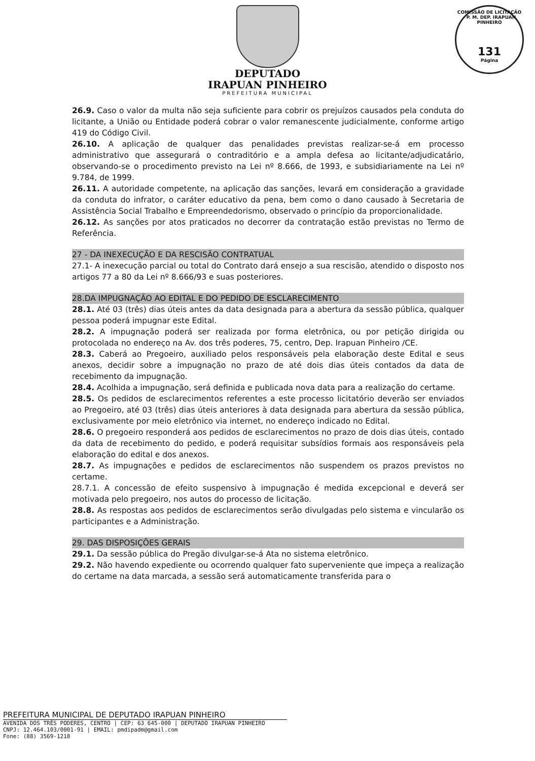COMISSÃO DE LICITAÇÃO - P. M. DEP. IRAPUAN PINHEIRO
131
Página
DEPUTADO
IRAPUAN PINHEIRO
PREFEITURA MUNICIPAL
26.9. Caso o valor da multa não seja suficiente para cobrir os prejuízos causados pela conduta do licitante, a União ou Entidade poderá cobrar o valor remanescente judicialmente, conforme artigo 419 do Código Civil.
26.10. A aplicação de qualquer das penalidades previstas realizar-se-á em processo administrativo que assegurará o contraditório e a ampla defesa ao licitante/adjudicatário, observando-se o procedimento previsto na Lei nº 8.666, de 1993, e subsidiariamente na Lei nº 9.784, de 1999.
26.11. A autoridade competente, na aplicação das sanções, levará em consideração a gravidade da conduta do infrator, o caráter educativo da pena, bem como o dano causado à Secretaria de Assistência Social Trabalho e Empreendedorismo, observado o princípio da proporcionalidade.
26.12. As sanções por atos praticados no decorrer da contratação estão previstas no Termo de Referência.
27 - DA INEXECUÇÃO E DA RESCISÃO CONTRATUAL
27.1- A inexecução parcial ou total do Contrato dará ensejo a sua rescisão, atendido o disposto nos artigos 77 a 80 da Lei nº 8.666/93 e suas posteriores.
28.DA IMPUGNAÇÃO AO EDITAL E DO PEDIDO DE ESCLARECIMENTO
28.1. Até 03 (três) dias úteis antes da data designada para a abertura da sessão pública, qualquer pessoa poderá impugnar este Edital.
28.2. A impugnação poderá ser realizada por forma eletrônica, ou por petição dirigida ou protocolada no endereço na Av. dos três poderes, 75, centro, Dep. Irapuan Pinheiro /CE.
28.3. Caberá ao Pregoeiro, auxiliado pelos responsáveis pela elaboração deste Edital e seus anexos, decidir sobre a impugnação no prazo de até dois dias úteis contados da data de recebimento da impugnação.
28.4. Acolhida a impugnação, será definida e publicada nova data para a realização do certame.
28.5. Os pedidos de esclarecimentos referentes a este processo licitatório deverão ser enviados ao Pregoeiro, até 03 (três) dias úteis anteriores à data designada para abertura da sessão pública, exclusivamente por meio eletrônico via internet, no endereço indicado no Edital.
28.6. O pregoeiro responderá aos pedidos de esclarecimentos no prazo de dois dias úteis, contado da data de recebimento do pedido, e poderá requisitar subsídios formais aos responsáveis pela elaboração do edital e dos anexos.
28.7. As impugnações e pedidos de esclarecimentos não suspendem os prazos previstos no certame.
28.7.1. A concessão de efeito suspensivo à impugnação é medida excepcional e deverá ser motivada pelo pregoeiro, nos autos do processo de licitação.
28.8. As respostas aos pedidos de esclarecimentos serão divulgadas pelo sistema e vincularão os participantes e a Administração.
29. DAS DISPOSIÇÕES GERAIS
29.1. Da sessão pública do Pregão divulgar-se-á Ata no sistema eletrônico.
29.2. Não havendo expediente ou ocorrendo qualquer fato superveniente que impeça a realização do certame na data marcada, a sessão será automaticamente transferida para o
PREFEITURA MUNICIPAL DE DEPUTADO IRAPUAN PINHEIRO
AVENIDA DOS TRÊS PODERES, CENTRO | CEP: 63 645-000 | DEPUTADO IRAPUAN PINHEIRO
CNPJ: 12.464.103/0001-91 | EMAIL: pmdipadm@gmail.com
Fone: (88) 3569-1218